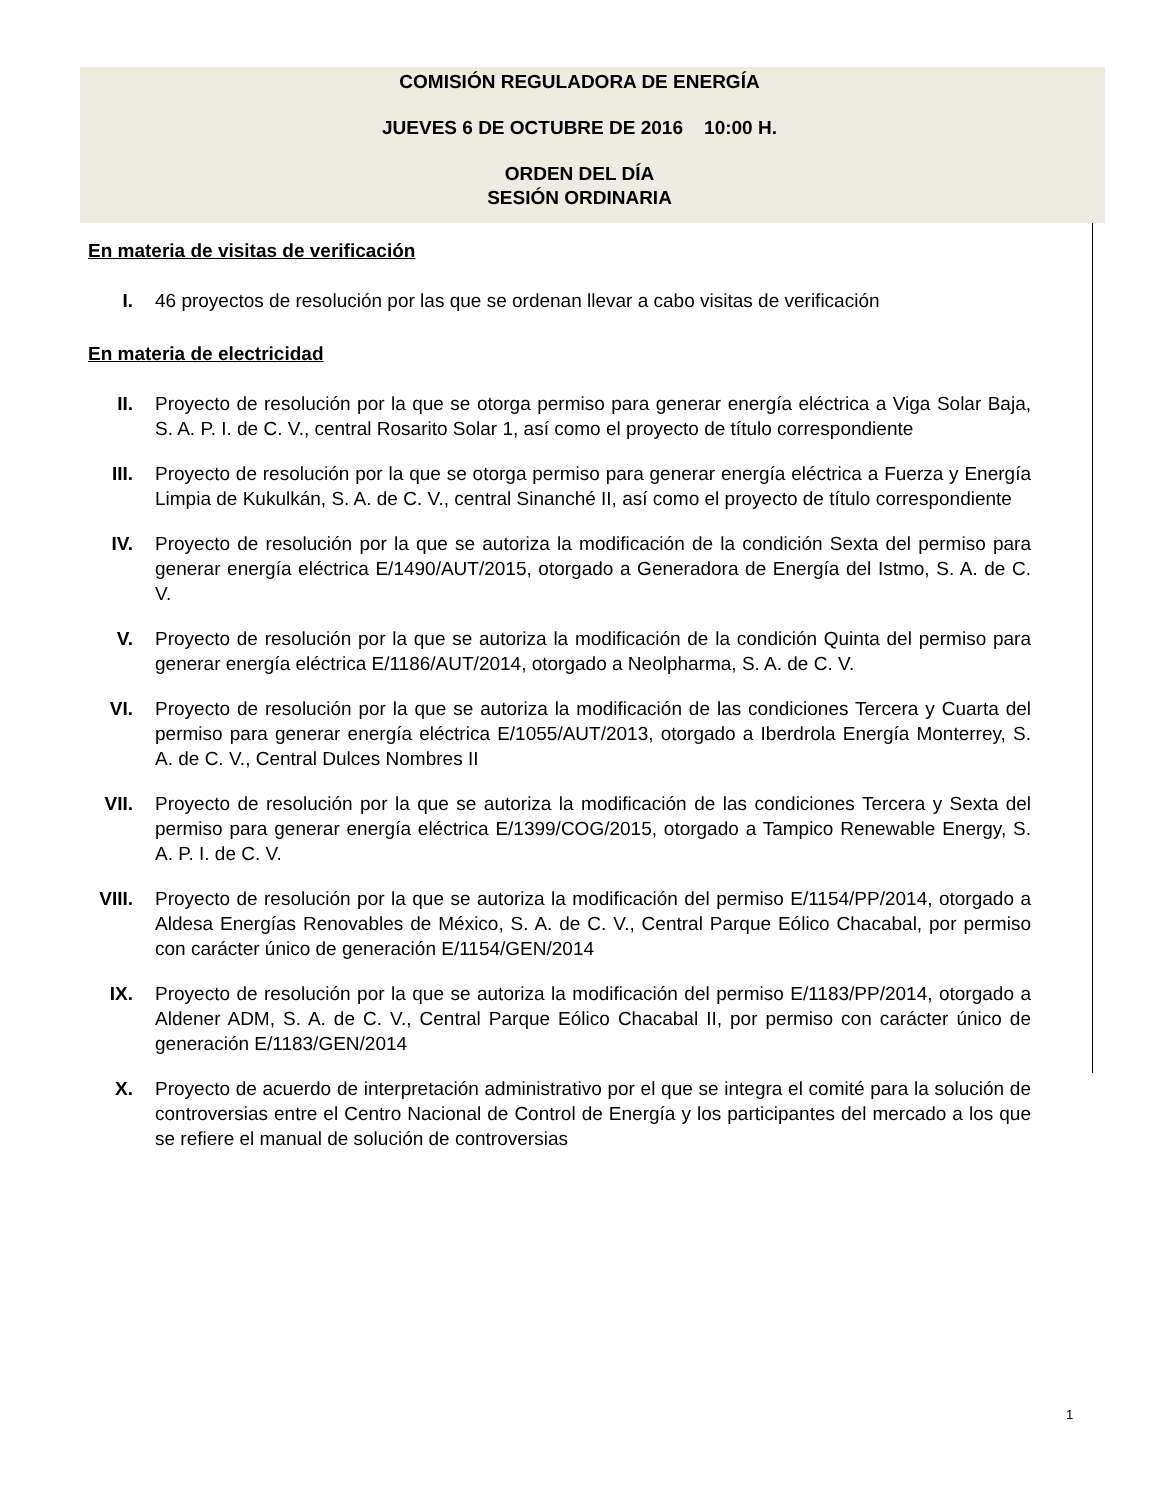COMISIÓN REGULADORA DE ENERGÍA
JUEVES 6 DE OCTUBRE DE 2016 10:00 H.
ORDEN DEL DÍA
SESIÓN ORDINARIA
En materia de visitas de verificación
I. 46 proyectos de resolución por las que se ordenan llevar a cabo visitas de verificación
En materia de electricidad
II. Proyecto de resolución por la que se otorga permiso para generar energía eléctrica a Viga Solar Baja, S. A. P. I. de C. V., central Rosarito Solar 1, así como el proyecto de título correspondiente
III. Proyecto de resolución por la que se otorga permiso para generar energía eléctrica a Fuerza y Energía Limpia de Kukulkán, S. A. de C. V., central Sinanché II, así como el proyecto de título correspondiente
IV. Proyecto de resolución por la que se autoriza la modificación de la condición Sexta del permiso para generar energía eléctrica E/1490/AUT/2015, otorgado a Generadora de Energía del Istmo, S. A. de C. V.
V. Proyecto de resolución por la que se autoriza la modificación de la condición Quinta del permiso para generar energía eléctrica E/1186/AUT/2014, otorgado a Neolpharma, S. A. de C. V.
VI. Proyecto de resolución por la que se autoriza la modificación de las condiciones Tercera y Cuarta del permiso para generar energía eléctrica E/1055/AUT/2013, otorgado a Iberdrola Energía Monterrey, S. A. de C. V., Central Dulces Nombres II
VII. Proyecto de resolución por la que se autoriza la modificación de las condiciones Tercera y Sexta del permiso para generar energía eléctrica E/1399/COG/2015, otorgado a Tampico Renewable Energy, S. A. P. I. de C. V.
VIII. Proyecto de resolución por la que se autoriza la modificación del permiso E/1154/PP/2014, otorgado a Aldesa Energías Renovables de México, S. A. de C. V., Central Parque Eólico Chacabal, por permiso con carácter único de generación E/1154/GEN/2014
IX. Proyecto de resolución por la que se autoriza la modificación del permiso E/1183/PP/2014, otorgado a Aldener ADM, S. A. de C. V., Central Parque Eólico Chacabal II, por permiso con carácter único de generación E/1183/GEN/2014
X. Proyecto de acuerdo de interpretación administrativo por el que se integra el comité para la solución de controversias entre el Centro Nacional de Control de Energía y los participantes del mercado a los que se refiere el manual de solución de controversias
1